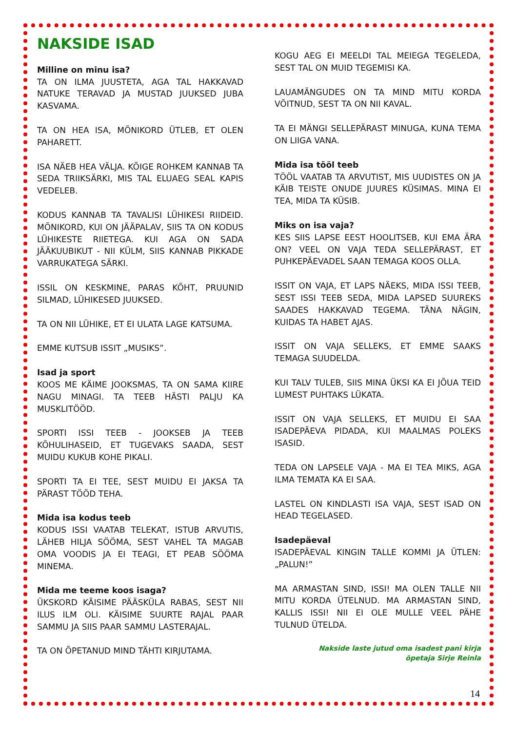NAKSIDE ISAD
Milline on minu isa?
TA ON ILMA JUUSTETA, AGA TAL HAKKAVAD NATUKE TERAVAD JA MUSTAD JUUKSED JUBA KASVAMA.
TA ON HEA ISA, MÕNIKORD ÜTLEB, ET OLEN PAHARETT.
ISA NÄEB HEA VÄLJA. KÕIGE ROHKEM KANNAB TA SEDA TRIIKSÄRKI, MIS TAL ELUAEG SEAL KAPIS VEDELEB.
KODUS KANNAB TA TAVALISI LÜHIKESI RIIDEID. MÕNIKORD, KUI ON JÄÄPALAV, SIIS TA ON KODUS LÜHIKESTE RIIETEGA. KUI AGA ON SADA JÄÄKUUBIKUT - NII KÜLM, SIIS KANNAB PIKKADE VARRUKATEGA SÄRKI.
ISSIL ON KESKMINE, PARAS KÕHT, PRUUNID SILMAD, LÜHIKESED JUUKSED.
TA ON NII LÜHIKE, ET EI ULATA LAGE KATSUMA.
EMME KUTSUB ISSIT „MUSIKS”.
Isad ja sport
KOOS ME KÄIME JOOKSMAS, TA ON SAMA KIIRE NAGU MINAGI. TA TEEB HÄSTI PALJU KA MUSKLITÖÖD.
SPORTI ISSI TEEB - JOOKSEB JA TEEB KÕHULIHASEID, ET TUGEVAKS SAADA, SEST MUIDU KUKUB KOHE PIKALI.
SPORTI TA EI TEE, SEST MUIDU EI JAKSA TA PÄRAST TÖÖD TEHA.
Mida isa kodus teeb
KODUS ISSI VAATAB TELEKAT, ISTUB ARVUTIS, LÄHEB HILJA SÖÖMA, SEST VAHEL TA MAGAB OMA VOODIS JA EI TEAGI, ET PEAB SÖÖMA MINEMA.
Mida me teeme koos isaga?
ÜKSKORD KÄISIME PÄÄSKÜLA RABAS, SEST NII ILUS ILM OLI. KÄISIME SUURTE RAJAL PAAR SAMMU JA SIIS PAAR SAMMU LASTERAJAL.
TA ON ÕPETANUD MIND TÄHTI KIRJUTAMA.
KOGU AEG EI MEELDI TAL MEIEGA TEGELEDA, SEST TAL ON MUID TEGEMISI KA.
LAUAMÄNGUDES ON TA MIND MITU KORDA VÕITNUD, SEST TA ON NII KAVAL.
TA EI MÄNGI SELLEPÄRAST MINUGA, KUNA TEMA ON LIIGA VANA.
Mida isa tööl teeb
TÖÖL VAATAB TA ARVUTIST, MIS UUDISTES ON JA KÄIB TEISTE ONUDE JUURES KÜSIMAS. MINA EI TEA, MIDA TA KÜSIB.
Miks on isa vaja?
KES SIIS LAPSE EEST HOOLITSEB, KUI EMA ÄRA ON? VEEL ON VAJA TEDA SELLEPÄRAST, ET PUHKEPÄEVADEL SAAN TEMAGA KOOS OLLA.
ISSIT ON VAJA, ET LAPS NÄEKS, MIDA ISSI TEEB, SEST ISSI TEEB SEDA, MIDA LAPSED SUUREKS SAADES HAKKAVAD TEGEMA. TÄNA NÄGIN, KUIDAS TA HABET AJAS.
ISSIT ON VAJA SELLEKS, ET EMME SAAKS TEMAGA SUUDELDA.
KUI TALV TULEB, SIIS MINA ÜKSI KA EI JÕUA TEID LUMEST PUHTAKS LÜKATA.
ISSIT ON VAJA SELLEKS, ET MUIDU EI SAA ISADEPÄEVA PIDADA, KUI MAALMAS POLEKS ISASID.
TEDA ON LAPSELE VAJA - MA EI TEA MIKS, AGA ILMA TEMATA KA EI SAA.
LASTEL ON KINDLASTI ISA VAJA, SEST ISAD ON HEAD TEGELASED.
Isadepäeval
ISADEPÄEVAL KINGIN TALLE KOMMI JA ÜTLEN: „PALUN!”
MA ARMASTAN SIND, ISSI! MA OLEN TALLE NII MITU KORDA ÜTELNUD. MA ARMASTAN SIND, KALLIS ISSI! NII EI OLE MULLE VEEL PÄHE TULNUD ÜTELDA.
Nakside laste jutud oma isadest pani kirja
õpetaja Sirje Reinla
14